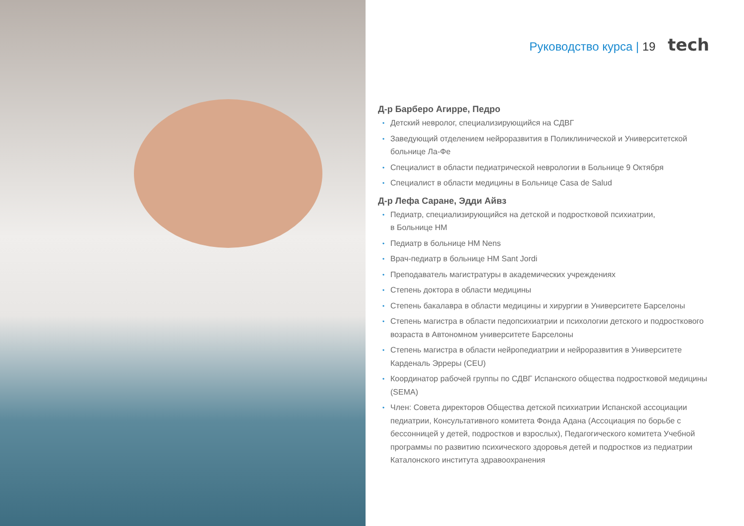Руководство курса | 19 tech
Д-р Барберо Агирре, Педро
• Детский невролог, специализирующийся на СДВГ
• Заведующий отделением нейроразвития в Поликлинической и Университетской больнице Ла-Фе
• Специалист в области педиатрической неврологии в Больнице 9 Октября
• Специалист в области медицины в Больнице Casa de Salud
Д-р Лефа Саране, Эдди Айвз
• Педиатр, специализирующийся на детской и подростковой психиатрии,
в Больнице HM
• Педиатр в больнице HM Nens
• Врач-педиатр в больнице HM Sant Jordi
• Преподаватель магистратуры в академических учреждениях
• Степень доктора в области медицины
• Степень бакалавра в области медицины и хирургии в Университете Барселоны
• Степень магистра в области педопсихиатрии и психологии детского и подросткового возраста в Автономном университете Барселоны
• Степень магистра в области нейропедиатрии и нейроразвития в Университете Карденаль Эрреры (CEU)
• Координатор рабочей группы по СДВГ Испанского общества подростковой медицины (SEMA)
• Член: Совета директоров Общества детской психиатрии Испанской ассоциации педиатрии, Консультативного комитета Фонда Адана (Ассоциация по борьбе с бессонницей у детей, подростков и взрослых), Педагогического комитета Учебной программы по развитию психического здоровья детей и подростков из педиатрии Каталонского института здравоохранения